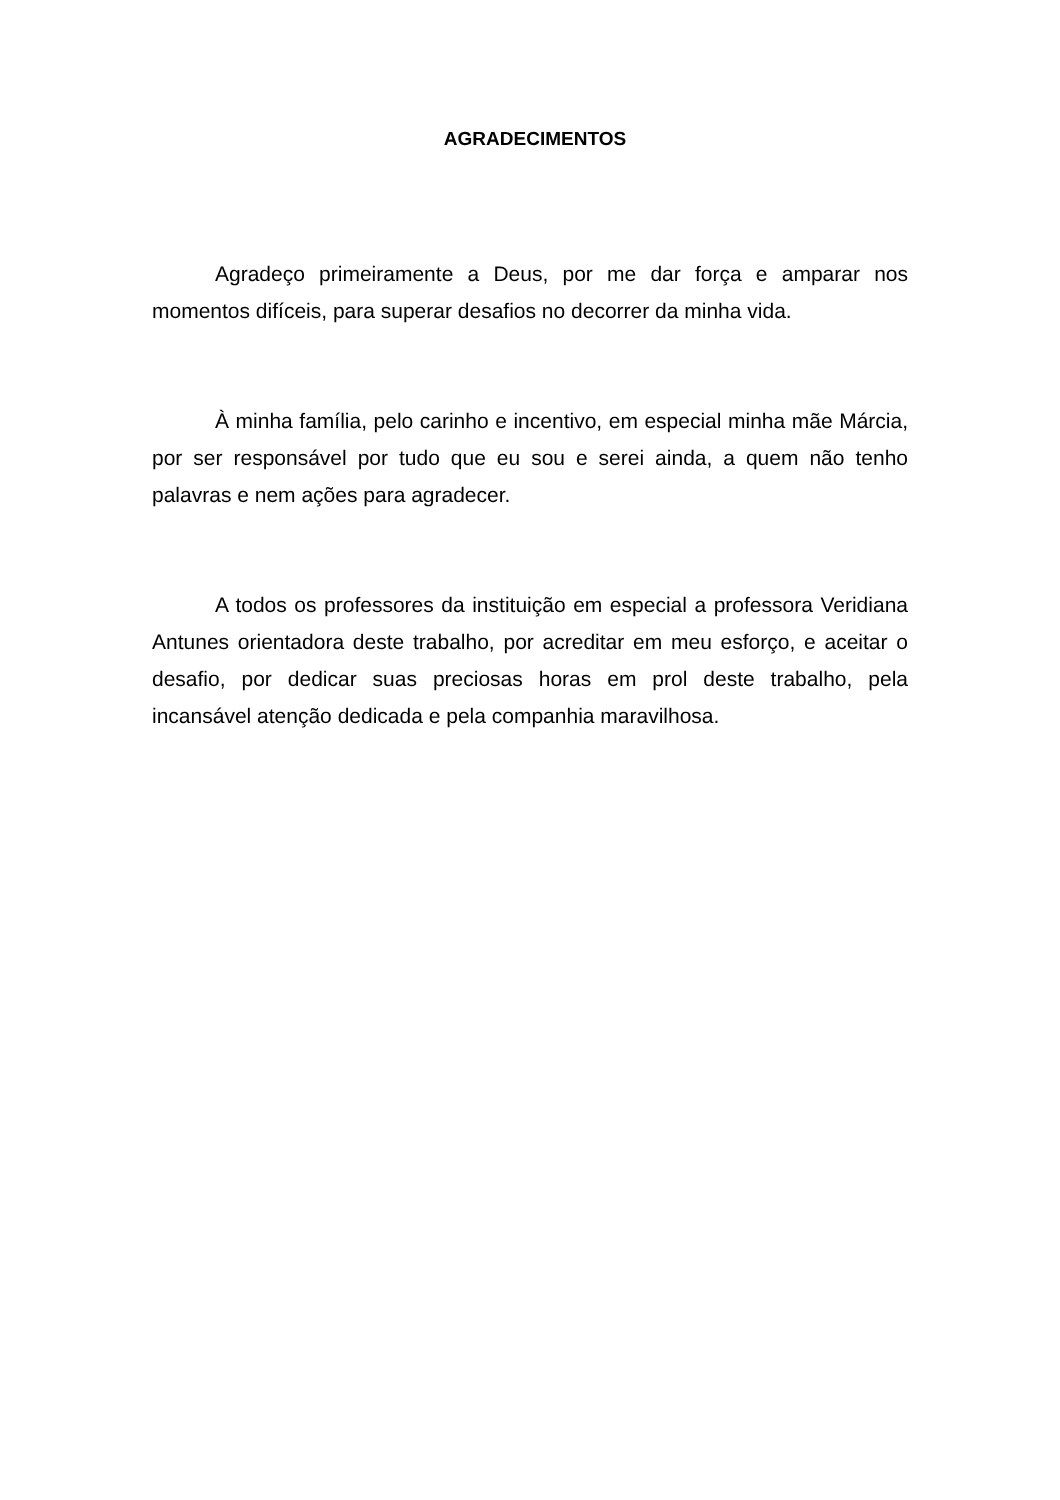AGRADECIMENTOS
Agradeço primeiramente a Deus, por me dar força e amparar nos momentos difíceis, para superar desafios no decorrer da minha vida.
À minha família, pelo carinho e incentivo, em especial minha mãe Márcia, por ser responsável por tudo que eu sou e serei ainda, a quem não tenho palavras e nem ações para agradecer.
A todos os professores da instituição em especial a professora Veridiana Antunes orientadora deste trabalho, por acreditar em meu esforço, e aceitar o desafio, por dedicar suas preciosas horas em prol deste trabalho, pela incansável atenção dedicada e pela companhia maravilhosa.